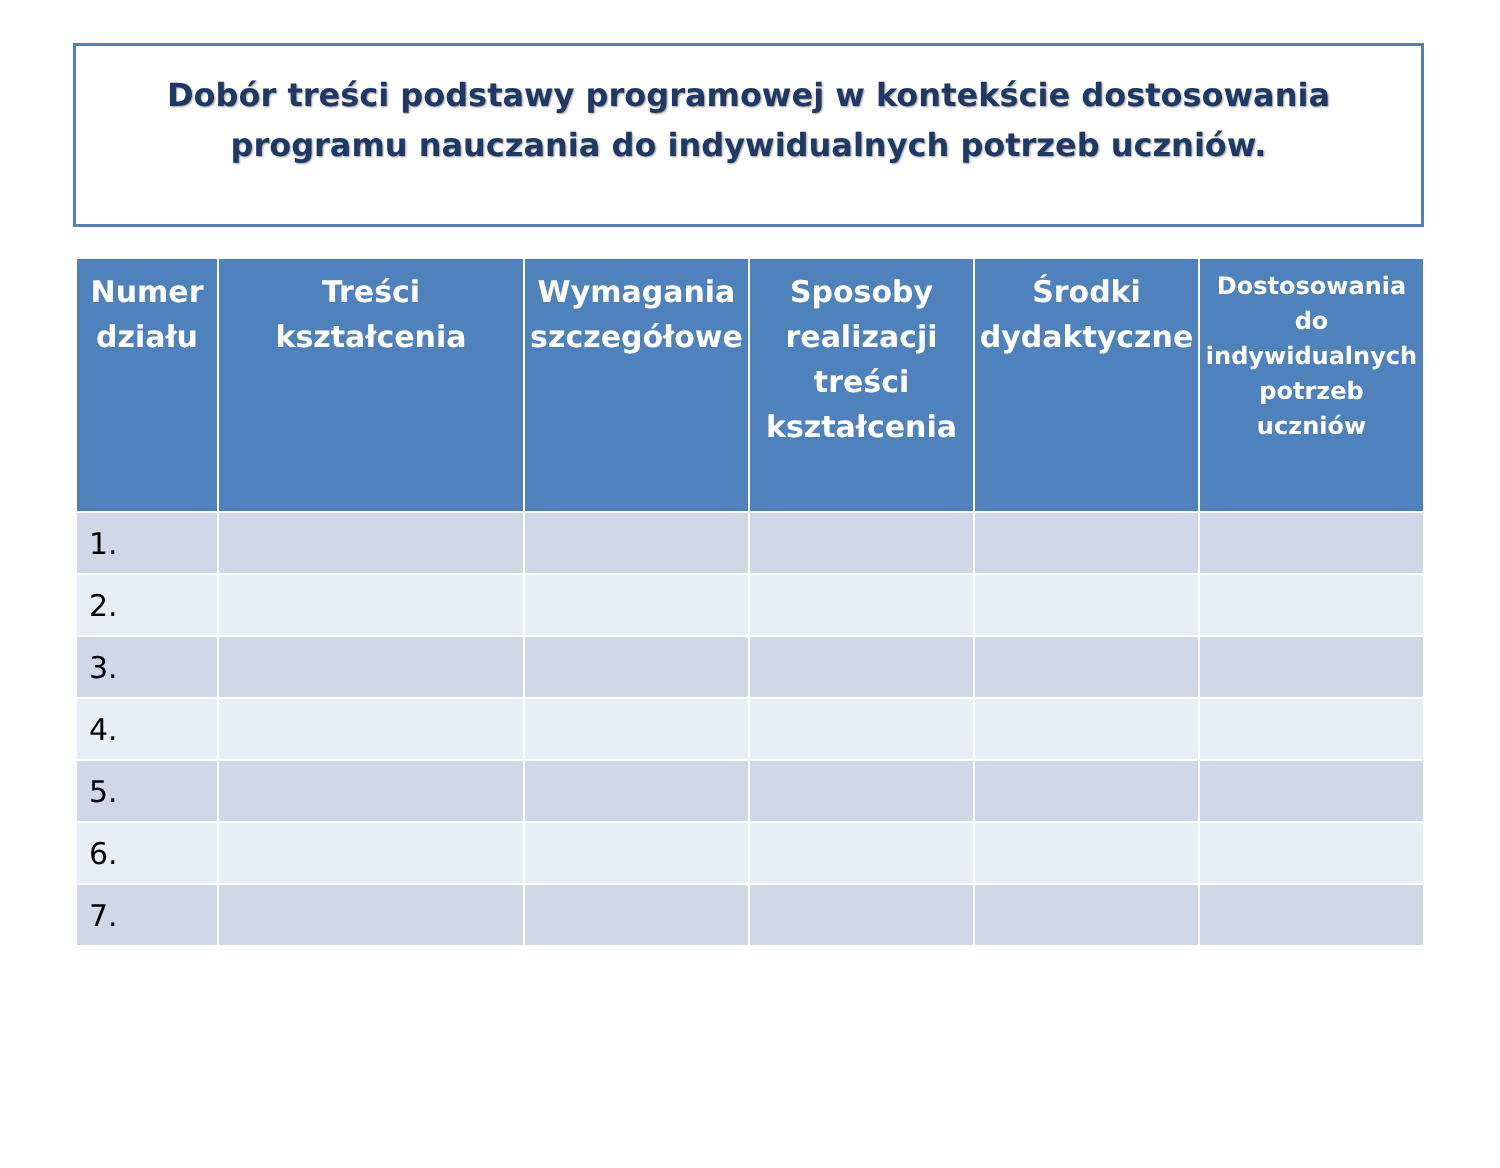Dobór treści podstawy programowej w kontekście dostosowania programu nauczania do indywidualnych potrzeb uczniów.
| Numer działu | Treści kształcenia | Wymagania szczegółowe | Sposoby realizacji treści kształcenia | Środki dydaktyczne | Dostosowania do indywidualnych potrzeb uczniów |
| --- | --- | --- | --- | --- | --- |
| 1. | | | | | |
| 2. | | | | | |
| 3. | | | | | |
| 4. | | | | | |
| 5. | | | | | |
| 6. | | | | | |
| 7. | | | | | |